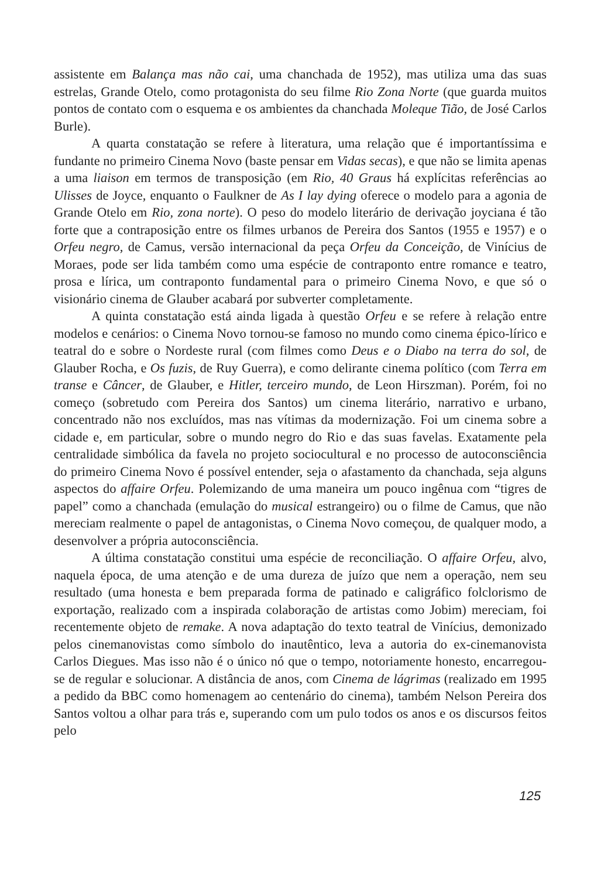assistente em Balança mas não cai, uma chanchada de 1952), mas utiliza uma das suas estrelas, Grande Otelo, como protagonista do seu filme Rio Zona Norte (que guarda muitos pontos de contato com o esquema e os ambientes da chanchada Moleque Tião, de José Carlos Burle).
A quarta constatação se refere à literatura, uma relação que é importantíssima e fundante no primeiro Cinema Novo (baste pensar em Vidas secas), e que não se limita apenas a uma liaison em termos de transposição (em Rio, 40 Graus há explícitas referências ao Ulisses de Joyce, enquanto o Faulkner de As I lay dying oferece o modelo para a agonia de Grande Otelo em Rio, zona norte). O peso do modelo literário de derivação joyciana é tão forte que a contraposição entre os filmes urbanos de Pereira dos Santos (1955 e 1957) e o Orfeu negro, de Camus, versão internacional da peça Orfeu da Conceição, de Vinícius de Moraes, pode ser lida também como uma espécie de contraponto entre romance e teatro, prosa e lírica, um contraponto fundamental para o primeiro Cinema Novo, e que só o visionário cinema de Glauber acabará por subverter completamente.
A quinta constatação está ainda ligada à questão Orfeu e se refere à relação entre modelos e cenários: o Cinema Novo tornou-se famoso no mundo como cinema épico-lírico e teatral do e sobre o Nordeste rural (com filmes como Deus e o Diabo na terra do sol, de Glauber Rocha, e Os fuzis, de Ruy Guerra), e como delirante cinema político (com Terra em transe e Câncer, de Glauber, e Hitler, terceiro mundo, de Leon Hirszman). Porém, foi no começo (sobretudo com Pereira dos Santos) um cinema literário, narrativo e urbano, concentrado não nos excluídos, mas nas vítimas da modernização. Foi um cinema sobre a cidade e, em particular, sobre o mundo negro do Rio e das suas favelas. Exatamente pela centralidade simbólica da favela no projeto sociocultural e no processo de autoconsciência do primeiro Cinema Novo é possível entender, seja o afastamento da chanchada, seja alguns aspectos do affaire Orfeu. Polemizando de uma maneira um pouco ingênua com “tigres de papel” como a chanchada (emulação do musical estrangeiro) ou o filme de Camus, que não mereciam realmente o papel de antagonistas, o Cinema Novo começou, de qualquer modo, a desenvolver a própria autoconsciência.
A última constatação constitui uma espécie de reconciliação. O affaire Orfeu, alvo, naquela época, de uma atenção e de uma dureza de juízo que nem a operação, nem seu resultado (uma honesta e bem preparada forma de patinado e caligráfico folclorismo de exportação, realizado com a inspirada colaboração de artistas como Jobim) mereciam, foi recentemente objeto de remake. A nova adaptação do texto teatral de Vinícius, demonizado pelos cinemanovistas como símbolo do inautêntico, leva a autoria do ex-cinemanovista Carlos Diegues. Mas isso não é o único nó que o tempo, notoriamente honesto, encarregou-se de regular e solucionar. A distância de anos, com Cinema de lágrimas (realizado em 1995 a pedido da BBC como homenagem ao centenário do cinema), também Nelson Pereira dos Santos voltou a olhar para trás e, superando com um pulo todos os anos e os discursos feitos pelo
125